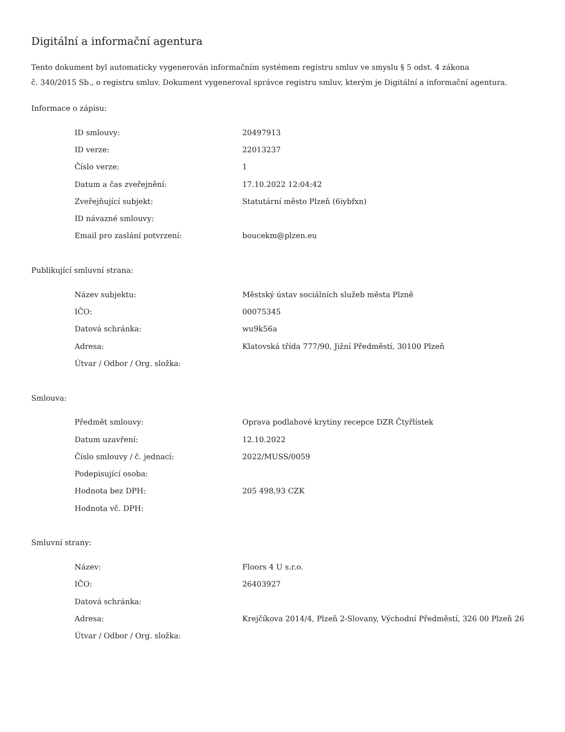Digitální a informační agentura
Tento dokument byl automaticky vygenerován informačním systémem registru smluv ve smyslu § 5 odst. 4 zákona
č. 340/2015 Sb., o registru smluv. Dokument vygeneroval správce registru smluv, kterým je Digitální a informační agentura.
Informace o zápisu:
| ID smlouvy: | 20497913 |
| ID verze: | 22013237 |
| Číslo verze: | 1 |
| Datum a čas zveřejnění: | 17.10.2022 12:04:42 |
| Zveřejňující subjekt: | Statutární město Plzeň (6iybfxn) |
| ID návazné smlouvy: | |
| Email pro zaslání potvrzení: | boucekm@plzen.eu |
Publikující smluvní strana:
| Název subjektu: | Městský ústav sociálních služeb města Plzně |
| IČO: | 00075345 |
| Datová schránka: | wu9k56a |
| Adresa: | Klatovská třída 777/90, Jižní Předměstí, 30100 Plzeň |
| Útvar / Odbor / Org. složka: | |
Smlouva:
| Předmět smlouvy: | Oprava podlahové krytiny recepce DZR Čtyřlístek |
| Datum uzavření: | 12.10.2022 |
| Číslo smlouvy / č. jednací: | 2022/MUSS/0059 |
| Podepisující osoba: | |
| Hodnota bez DPH: | 205 498,93 CZK |
| Hodnota vč. DPH: | |
Smluvní strany:
| Název: | Floors 4 U s.r.o. |
| IČO: | 26403927 |
| Datová schránka: | |
| Adresa: | Krejčíkova 2014/4, Plzeň 2-Slovany, Východní Předměstí, 326 00 Plzeň 26 |
| Útvar / Odbor / Org. složka: | |